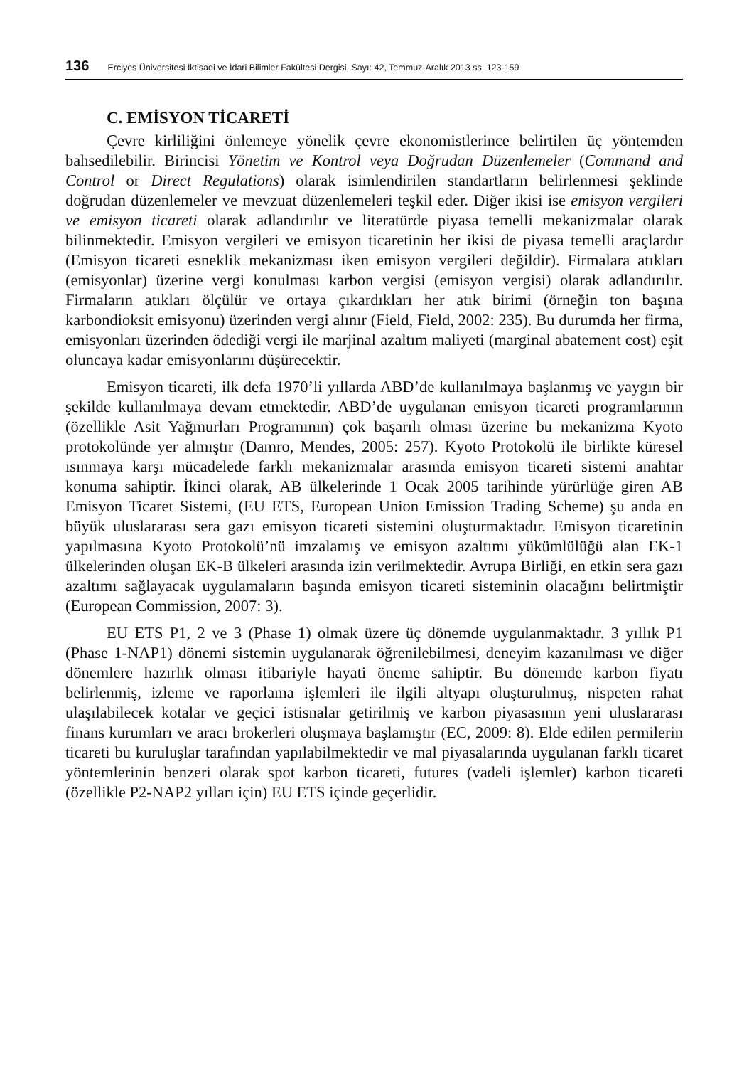136 Erciyes Üniversitesi İktisadi ve İdari Bilimler Fakültesi Dergisi, Sayı: 42, Temmuz-Aralık 2013 ss. 123-159
C. EMİSYON TİCARETİ
Çevre kirliliğini önlemeye yönelik çevre ekonomistlerince belirtilen üç yöntemden bahsedilebilir. Birincisi Yönetim ve Kontrol veya Doğrudan Düzenlemeler (Command and Control or Direct Regulations) olarak isimlendirilen standartların belirlenmesi şeklinde doğrudan düzenlemeler ve mevzuat düzenlemeleri teşkil eder. Diğer ikisi ise emisyon vergileri ve emisyon ticareti olarak adlandırılır ve literatürde piyasa temelli mekanizmalar olarak bilinmektedir. Emisyon vergileri ve emisyon ticaretinin her ikisi de piyasa temelli araçlardır (Emisyon ticareti esneklik mekanizması iken emisyon vergileri değildir). Firmalara atıkları (emisyonlar) üzerine vergi konulması karbon vergisi (emisyon vergisi) olarak adlandırılır. Firmaların atıkları ölçülür ve ortaya çıkardıkları her atık birimi (örneğin ton başına karbondioksit emisyonu) üzerinden vergi alınır (Field, Field, 2002: 235). Bu durumda her firma, emisyonları üzerinden ödediği vergi ile marjinal azaltım maliyeti (marginal abatement cost) eşit oluncaya kadar emisyonlarını düşürecektir.
Emisyon ticareti, ilk defa 1970’li yıllarda ABD’de kullanılmaya başlanmış ve yaygın bir şekilde kullanılmaya devam etmektedir. ABD’de uygulanan emisyon ticareti programlarının (özellikle Asit Yağmurları Programının) çok başarılı olması üzerine bu mekanizma Kyoto protokolünde yer almıştır (Damro, Mendes, 2005: 257). Kyoto Protokolü ile birlikte küresel ısınmaya karşı mücadelede farklı mekanizmalar arasında emisyon ticareti sistemi anahtar konuma sahiptir. İkinci olarak, AB ülkelerinde 1 Ocak 2005 tarihinde yürürlüğe giren AB Emisyon Ticaret Sistemi, (EU ETS, European Union Emission Trading Scheme) şu anda en büyük uluslararası sera gazı emisyon ticareti sistemini oluşturmaktadır. Emisyon ticaretinin yapılmasına Kyoto Protokolü’nü imzalamış ve emisyon azaltımı yükümlülüğü alan EK-1 ülkelerinden oluşan EK-B ülkeleri arasında izin verilmektedir. Avrupa Birliği, en etkin sera gazı azaltımı sağlayacak uygulamaların başında emisyon ticareti sisteminin olacağını belirtmiştir (European Commission, 2007: 3).
EU ETS P1, 2 ve 3 (Phase 1) olmak üzere üç dönemde uygulanmaktadır. 3 yıllık P1 (Phase 1-NAP1) dönemi sistemin uygulanarak öğrenilebilmesi, deneyim kazanılması ve diğer dönemlere hazırlık olması itibariyle hayati öneme sahiptir. Bu dönemde karbon fiyatı belirlenmiş, izleme ve raporlama işlemleri ile ilgili altyapı oluşturulmuş, nispeten rahat ulaşılabilecek kotalar ve geçici istisnalar getirilmiş ve karbon piyasasının yeni uluslararası finans kurumları ve aracı brokerleri oluşmaya başlamıştır (EC, 2009: 8). Elde edilen permilerin ticareti bu kuruluşlar tarafından yapılabilmektedir ve mal piyasalarında uygulanan farklı ticaret yöntemlerinin benzeri olarak spot karbon ticareti, futures (vadeli işlemler) karbon ticareti (özellikle P2-NAP2 yılları için) EU ETS içinde geçerlidir.